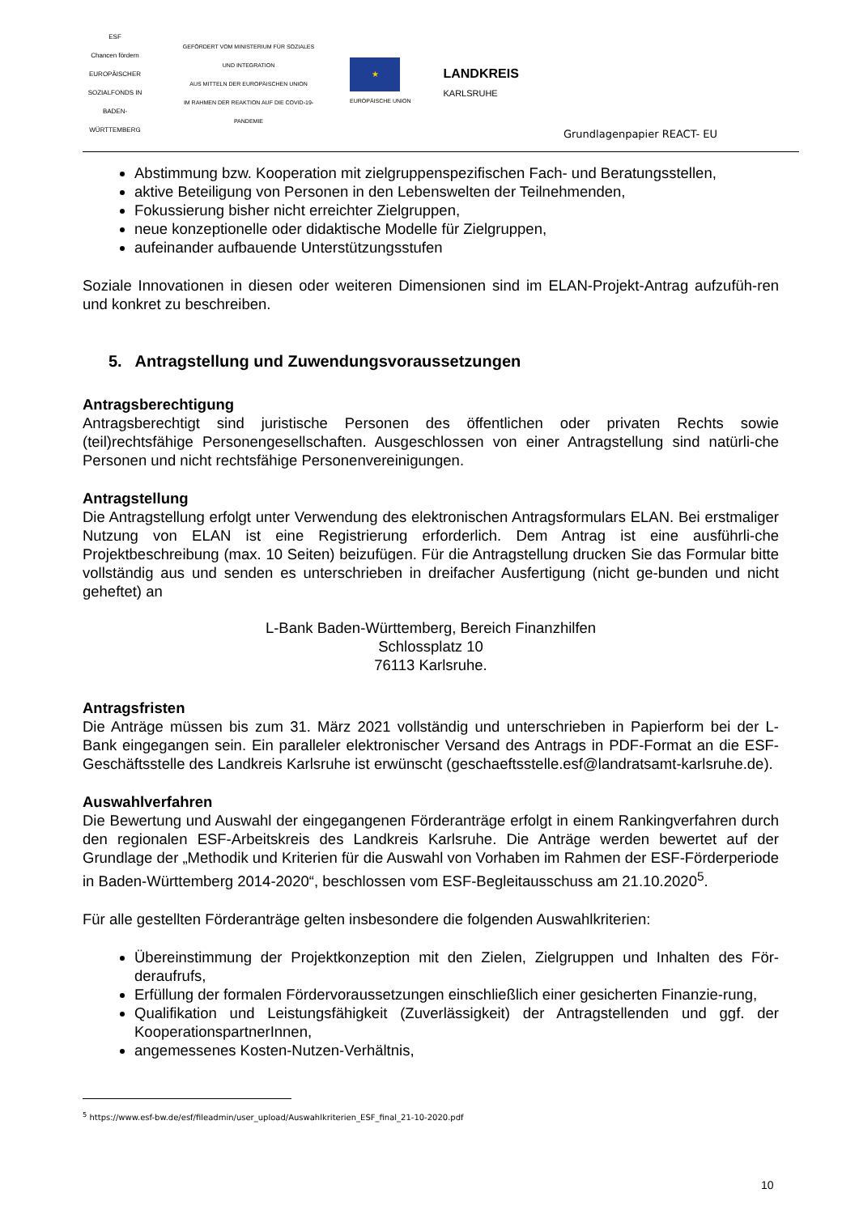ESF
Chancen fördern
EUROPÄISCHER SOZIALFONDS IN BADEN-WÜRTTEMBERG
GEFÖRDERT VOM MINISTERIUM FÜR SOZIALES UND INTEGRATION
AUS MITTELN DER EUROPÄISCHEN UNION
IM RAHMEN DER REAKTION AUF DIE COVID-19-PANDEMIE
★
EUROPÄISCHE UNION
LANDKREIS
KARLSRUHE
Grundlagenpapier REACT- EU
Abstimmung bzw. Kooperation mit zielgruppenspezifischen Fach- und Beratungsstellen,
aktive Beteiligung von Personen in den Lebenswelten der Teilnehmenden,
Fokussierung bisher nicht erreichter Zielgruppen,
neue konzeptionelle oder didaktische Modelle für Zielgruppen,
aufeinander aufbauende Unterstützungsstufen
Soziale Innovationen in diesen oder weiteren Dimensionen sind im ELAN-Projekt-Antrag aufzufüh-ren und konkret zu beschreiben.
5. Antragstellung und Zuwendungsvoraussetzungen
Antragsberechtigung
Antragsberechtigt sind juristische Personen des öffentlichen oder privaten Rechts sowie (teil)rechtsfähige Personengesellschaften. Ausgeschlossen von einer Antragstellung sind natürli-che Personen und nicht rechtsfähige Personenvereinigungen.
Antragstellung
Die Antragstellung erfolgt unter Verwendung des elektronischen Antragsformulars ELAN. Bei erstmaliger Nutzung von ELAN ist eine Registrierung erforderlich. Dem Antrag ist eine ausführli-che Projektbeschreibung (max. 10 Seiten) beizufügen. Für die Antragstellung drucken Sie das Formular bitte vollständig aus und senden es unterschrieben in dreifacher Ausfertigung (nicht ge-bunden und nicht geheftet) an
L-Bank Baden-Württemberg, Bereich Finanzhilfen
Schlossplatz 10
76113 Karlsruhe.
Antragsfristen
Die Anträge müssen bis zum 31. März 2021 vollständig und unterschrieben in Papierform bei der L- Bank eingegangen sein. Ein paralleler elektronischer Versand des Antrags in PDF-Format an die ESF-Geschäftsstelle des Landkreis Karlsruhe ist erwünscht (geschaeftsstelle.esf@landratsamt-karlsruhe.de).
Auswahlverfahren
Die Bewertung und Auswahl der eingegangenen Förderanträge erfolgt in einem Rankingverfahren durch den regionalen ESF-Arbeitskreis des Landkreis Karlsruhe. Die Anträge werden bewertet auf der Grundlage der „Methodik und Kriterien für die Auswahl von Vorhaben im Rahmen der ESF-Förderperiode in Baden-Württemberg 2014-2020“, beschlossen vom ESF-Begleitausschuss am 21.10.2020<sup>5</sup>.
Für alle gestellten Förderanträge gelten insbesondere die folgenden Auswahlkriterien:
Übereinstimmung der Projektkonzeption mit den Zielen, Zielgruppen und Inhalten des För-deraufrufs,
Erfüllung der formalen Fördervoraussetzungen einschließlich einer gesicherten Finanzie-rung,
Qualifikation und Leistungsfähigkeit (Zuverlässigkeit) der Antragstellenden und ggf. der KooperationspartnerInnen,
angemessenes Kosten-Nutzen-Verhältnis,
<sup>5</sup> https://www.esf-bw.de/esf/fileadmin/user_upload/Auswahlkriterien_ESF_final_21-10-2020.pdf
10